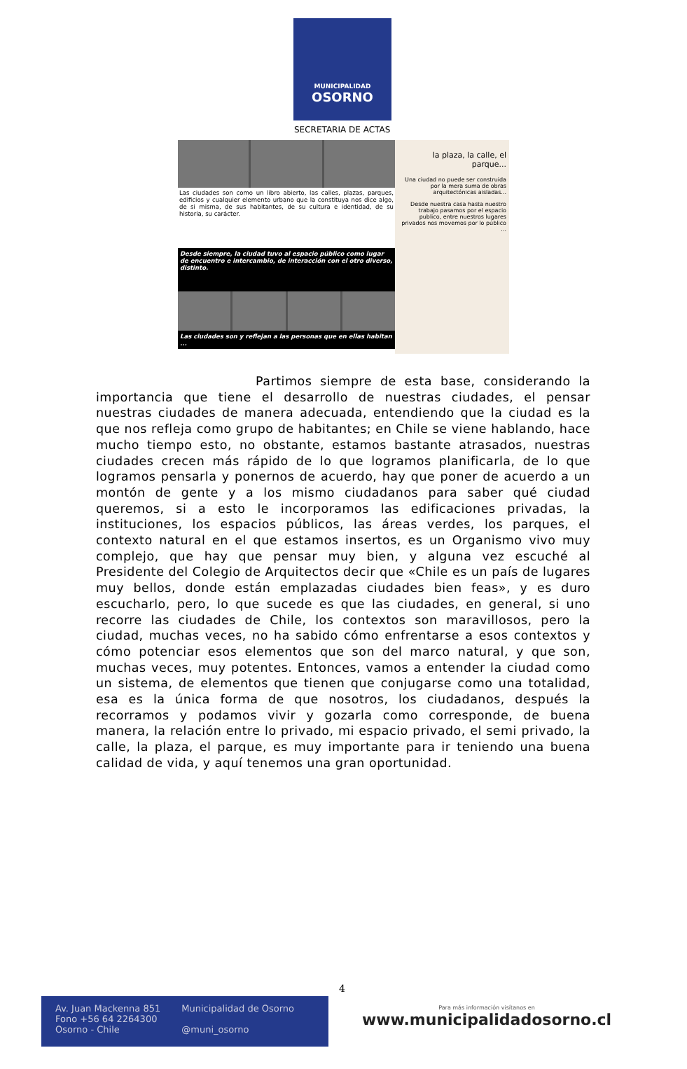MUNICIPALIDAD
OSORNO
SECRETARIA DE ACTAS
Las ciudades son como un libro abierto, las calles, plazas, parques, edificios y cualquier elemento urbano que la constituya nos dice algo, de si misma, de sus habitantes, de su cultura e identidad, de su historia, su carácter.
Desde siempre, la ciudad tuvo al espacio público como lugar de encuentro e intercambio, de interacción con el otro diverso, distinto.
Las ciudades son y reflejan a las personas que en ellas habitan ...
la plaza, la calle, el parque...
Una ciudad no puede ser construida por la mera suma de obras arquitectónicas aisladas...
Desde nuestra casa hasta nuestro trabajo pasamos por el espacio publico, entre nuestros lugares privados nos movemos por lo público ...
Partimos siempre de esta base, considerando la importancia que tiene el desarrollo de nuestras ciudades, el pensar nuestras ciudades de manera adecuada, entendiendo que la ciudad es la que nos refleja como grupo de habitantes; en Chile se viene hablando, hace mucho tiempo esto, no obstante, estamos bastante atrasados, nuestras ciudades crecen más rápido de lo que logramos planificarla, de lo que logramos pensarla y ponernos de acuerdo, hay que poner de acuerdo a un montón de gente y a los mismo ciudadanos para saber qué ciudad queremos, si a esto le incorporamos las edificaciones privadas, la instituciones, los espacios públicos, las áreas verdes, los parques, el contexto natural en el que estamos insertos, es un Organismo vivo muy complejo, que hay que pensar muy bien, y alguna vez escuché al Presidente del Colegio de Arquitectos decir que «Chile es un país de lugares muy bellos, donde están emplazadas ciudades bien feas», y es duro escucharlo, pero, lo que sucede es que las ciudades, en general, si uno recorre las ciudades de Chile, los contextos son maravillosos, pero la ciudad, muchas veces, no ha sabido cómo enfrentarse a esos contextos y cómo potenciar esos elementos que son del marco natural, y que son, muchas veces, muy potentes. Entonces, vamos a entender la ciudad como un sistema, de elementos que tienen que conjugarse como una totalidad, esa es la única forma de que nosotros, los ciudadanos, después la recorramos y podamos vivir y gozarla como corresponde, de buena manera, la relación entre lo privado, mi espacio privado, el semi privado, la calle, la plaza, el parque, es muy importante para ir teniendo una buena calidad de vida, y aquí tenemos una gran oportunidad.
4
Av. Juan Mackenna 851
Fono +56 64 2264300
Osorno - Chile
Municipalidad de Osorno
@muni_osorno
Para más información visítanos en
www.municipalidadosorno.cl